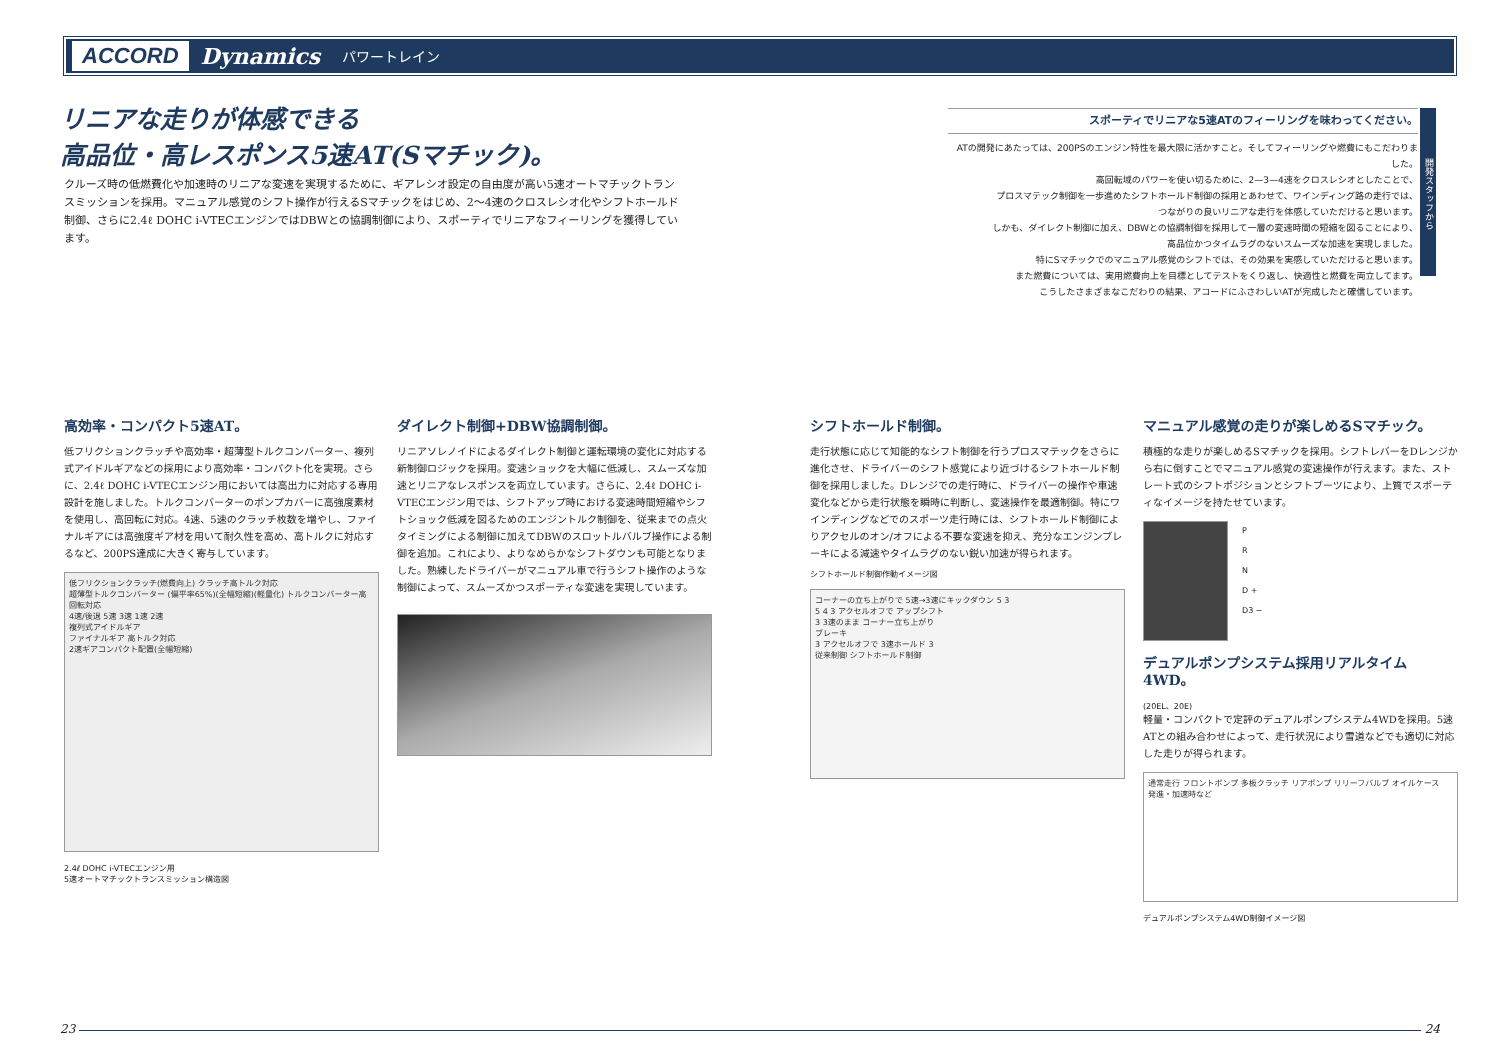ACCORD Dynamics パワートレイン
リニアな走りが体感できる
高品位・高レスポンス5速AT(Sマチック)。
クルーズ時の低燃費化や加速時のリニアな変速を実現するために、ギアレシオ設定の自由度が高い5速オートマチックトランスミッションを採用。マニュアル感覚のシフト操作が行えるSマチックをはじめ、2〜4速のクロスレシオ化やシフトホールド制御、さらに2.4ℓ DOHC i-VTECエンジンではDBWとの協調制御により、スポーティでリニアなフィーリングを獲得しています。
スポーティでリニアな5速ATのフィーリングを味わってください。
ATの開発にあたっては、200PSのエンジン特性を最大限に活かすこと。そしてフィーリングや燃費にもこだわりました。
高回転域のパワーを使い切るために、2—3—4速をクロスレシオとしたことで、
プロスマテック制御を一歩進めたシフトホールド制御の採用とあわせて、ワインディング路の走行では、
つながりの良いリニアな走行を体感していただけると思います。
しかも、ダイレクト制御に加え、DBWとの協調制御を採用して一層の変速時間の短縮を図ることにより、
高品位かつタイムラグのないスムーズな加速を実現しました。
特にSマチックでのマニュアル感覚のシフトでは、その効果を実感していただけると思います。
また燃費については、実用燃費向上を目標としてテストをくり返し、快適性と燃費を両立してます。
こうしたさまざまなこだわりの結果、アコードにふさわしいATが完成したと確信しています。
開発スタッフから
高効率・コンパクト5速AT。
低フリクションクラッチや高効率・超薄型トルクコンバーター、複列式アイドルギアなどの採用により高効率・コンパクト化を実現。さらに、2.4ℓ DOHC i-VTECエンジン用においては高出力に対応する専用設計を施しました。トルクコンバーターのポンプカバーに高強度素材を使用し、高回転に対応。4速、5速のクラッチ枚数を増やし、ファイナルギアには高強度ギア材を用いて耐久性を高め、高トルクに対応するなど、200PS達成に大きく寄与しています。
低フリクションクラッチ(燃費向上) クラッチ高トルク対応
超薄型トルクコンバーター (偏平率65%)(全幅短縮)(軽量化) トルクコンバーター高回転対応
4速/後退 5速 3速 1速 2速
複列式アイドルギア
ファイナルギア 高トルク対応
2速ギアコンパクト配置(全幅短縮)
2.4ℓ DOHC i-VTECエンジン用
5速オートマチックトランスミッション構造図
ダイレクト制御+DBW協調制御。
リニアソレノイドによるダイレクト制御と運転環境の変化に対応する新制御ロジックを採用。変速ショックを大幅に低減し、スムーズな加速とリニアなレスポンスを両立しています。さらに、2.4ℓ DOHC i-VTECエンジン用では、シフトアップ時における変速時間短縮やシフトショック低減を図るためのエンジントルク制御を、従来までの点火タイミングによる制御に加えてDBWのスロットルバルブ操作による制御を追加。これにより、よりなめらかなシフトダウンも可能となりました。熟練したドライバーがマニュアル車で行うシフト操作のような制御によって、スムーズかつスポーティな変速を実現しています。
シフトホールド制御。
走行状態に応じて知能的なシフト制御を行うプロスマテックをさらに進化させ、ドライバーのシフト感覚により近づけるシフトホールド制御を採用しました。Dレンジでの走行時に、ドライバーの操作や車速変化などから走行状態を瞬時に判断し、変速操作を最適制御。特にワインディングなどでのスポーツ走行時には、シフトホールド制御によりアクセルのオン/オフによる不要な変速を抑え、充分なエンジンブレーキによる減速やタイムラグのない鋭い加速が得られます。
シフトホールド制御作動イメージ図
コーナーの立ち上がりで 5速→3速にキックダウン 5 3
5 4 3 アクセルオフで アップシフト
3 3速のまま コーナー立ち上がり
ブレーキ
3 アクセルオフで 3速ホールド 3
従来制御 シフトホールド制御
マニュアル感覚の走りが楽しめるSマチック。
積極的な走りが楽しめるSマチックを採用。シフトレバーをDレンジから右に倒すことでマニュアル感覚の変速操作が行えます。また、ストレート式のシフトポジションとシフトブーツにより、上質でスポーティなイメージを持たせています。
P
R
N
D +
D3 −
デュアルポンプシステム採用リアルタイム4WD。
(20EL、20E)
軽量・コンパクトで定評のデュアルポンプシステム4WDを採用。5速ATとの組み合わせによって、走行状況により雪道などでも適切に対応した走りが得られます。
通常走行 フロントポンプ 多板クラッチ リアポンプ リリーフバルブ オイルケース
発進・加速時など
デュアルポンプシステム4WD制御イメージ図
23 24